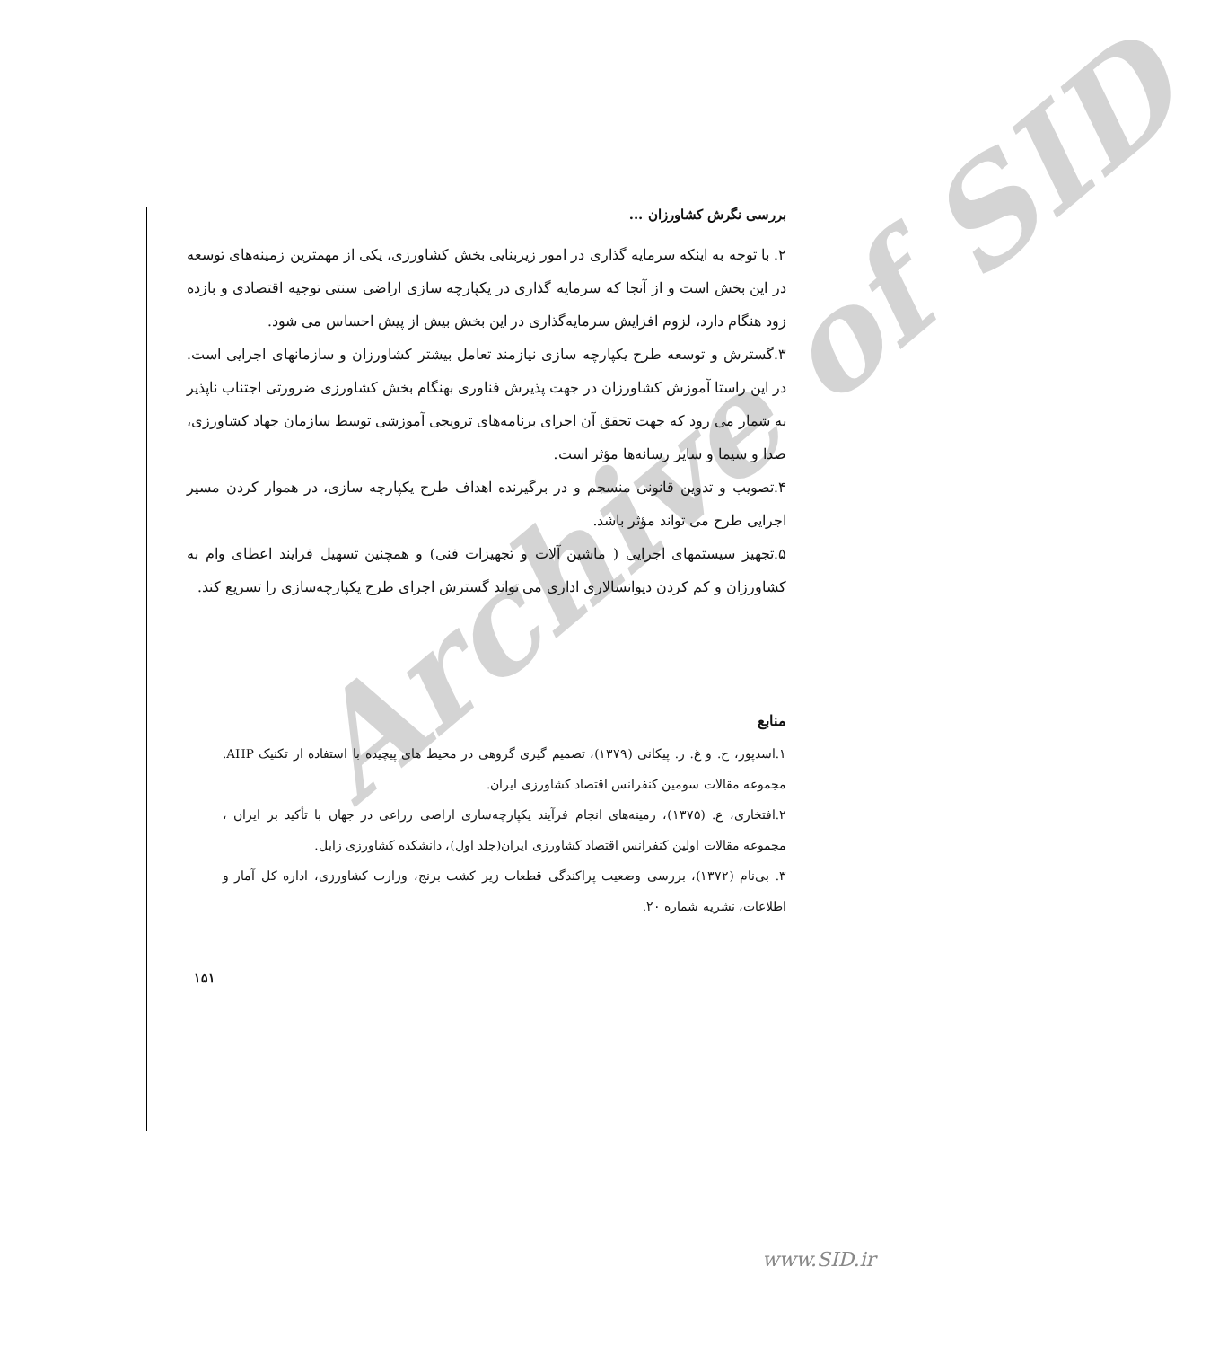Archive of SID
بررسی نگرش کشاورزان ...
۲. با توجه به اینکه سرمایه گذاری در امور زیربنایی بخش کشاورزی، یکی از مهمترین زمینه‌های توسعه در این بخش است و از آنجا که سرمایه گذاری در یکپارچه سازی اراضی سنتی توجیه اقتصادی و بازده زود هنگام دارد، لزوم افزایش سرمایه‌گذاری در این بخش بیش از پیش احساس می شود.
۳.گسترش و توسعه طرح یکپارچه سازی نیازمند تعامل بیشتر کشاورزان و سازمانهای اجرایی است. در این راستا آموزش کشاورزان در جهت پذیرش فناوری بهنگام بخش کشاورزی ضرورتی اجتناب ناپذیر به شمار می رود که جهت تحقق آن اجرای برنامه‌های ترویجی آموزشی توسط سازمان جهاد کشاورزی، صدا و سیما و سایر رسانه‌ها مؤثر است.
۴.تصویب و تدوین قانونی منسجم و در برگیرنده اهداف طرح یکپارچه سازی، در هموار کردن مسیر اجرایی طرح می تواند مؤثر باشد.
۵.تجهیز سیستمهای اجرایی ( ماشین آلات و تجهیزات فنی) و همچنین تسهیل فرایند اعطای وام به کشاورزان و کم کردن دیوانسالاری اداری می تواند گسترش اجرای طرح یکپارچه‌سازی را تسریع کند.
منابع
۱.اسدپور، ح. و غ. ر. پیکانی (۱۳۷۹)، تصمیم گیری گروهی در محیط های پیچیده با استفاده از تکنیک AHP. مجموعه مقالات سومین کنفرانس اقتصاد کشاورزی ایران.
۲.افتخاری، ع. (۱۳۷۵)، زمینه‌های انجام فرآیند یکپارچه‌سازی اراضی زراعی در جهان با تأکید بر ایران ، مجموعه مقالات اولین کنفرانس اقتصاد کشاورزی ایران(جلد اول)، دانشکده کشاورزی زابل.
۳. بی‌نام (۱۳۷۲)، بررسی وضعیت پراکندگی قطعات زیر کشت برنج، وزارت کشاورزی، اداره کل آمار و اطلاعات، نشریه شماره ۲۰.
۱۵۱
www.SID.ir